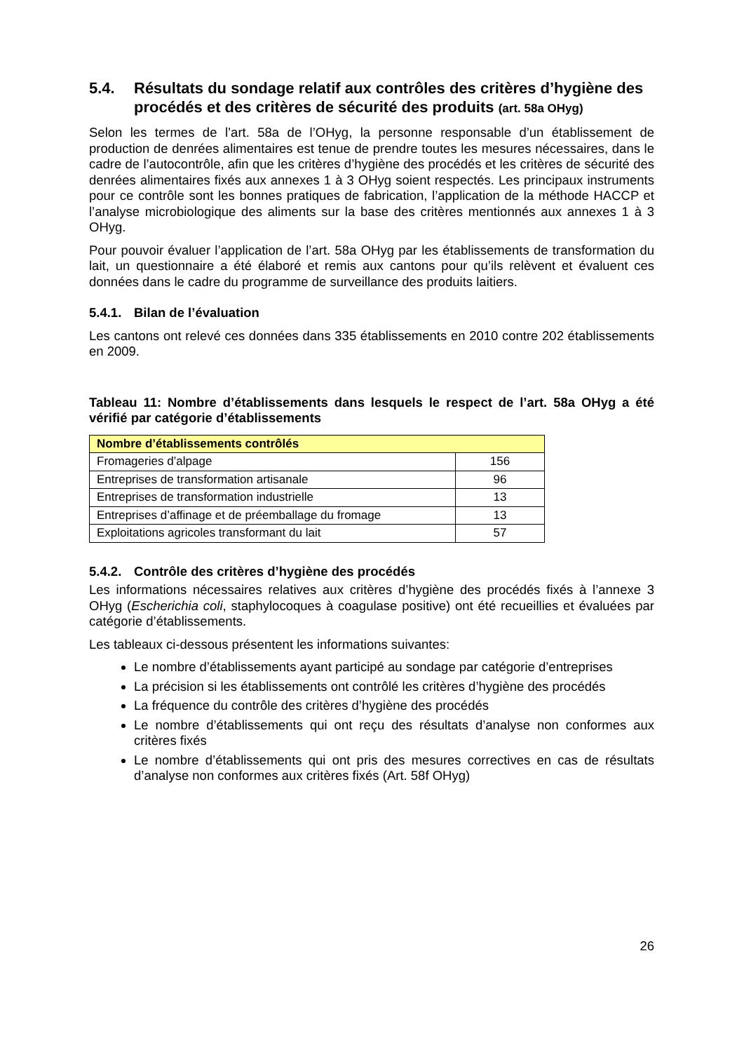5.4. Résultats du sondage relatif aux contrôles des critères d’hygiène des procédés et des critères de sécurité des produits (art. 58a OHyg)
Selon les termes de l’art. 58a de l’OHyg, la personne responsable d’un établissement de production de denrées alimentaires est tenue de prendre toutes les mesures nécessaires, dans le cadre de l’autocontrôle, afin que les critères d’hygiène des procédés et les critères de sécurité des denrées alimentaires fixés aux annexes 1 à 3 OHyg soient respectés. Les principaux instruments pour ce contrôle sont les bonnes pratiques de fabrication, l’application de la méthode HACCP et l’analyse microbiologique des aliments sur la base des critères mentionnés aux annexes 1 à 3 OHyg.
Pour pouvoir évaluer l’application de l’art. 58a OHyg par les établissements de transformation du lait, un questionnaire a été élaboré et remis aux cantons pour qu’ils relèvent et évaluent ces données dans le cadre du programme de surveillance des produits laitiers.
5.4.1. Bilan de l’évaluation
Les cantons ont relevé ces données dans 335 établissements en 2010 contre 202 établissements en 2009.
Tableau 11: Nombre d’établissements dans lesquels le respect de l’art. 58a OHyg a été vérifié par catégorie d’établissements
| Nombre d’établissements contrôlés | |
| --- | --- |
| Fromageries d’alpage | 156 |
| Entreprises de transformation artisanale | 96 |
| Entreprises de transformation industrielle | 13 |
| Entreprises d’affinage et de préemballage du fromage | 13 |
| Exploitations agricoles transformant du lait | 57 |
5.4.2. Contrôle des critères d’hygiène des procédés
Les informations nécessaires relatives aux critères d’hygiène des procédés fixés à l’annexe 3 OHyg (Escherichia coli, staphylocoques à coagulase positive) ont été recueillies et évaluées par catégorie d’établissements.
Les tableaux ci-dessous présentent les informations suivantes:
Le nombre d’établissements ayant participé au sondage par catégorie d’entreprises
La précision si les établissements ont contrôlé les critères d’hygiène des procédés
La fréquence du contrôle des critères d’hygiène des procédés
Le nombre d’établissements qui ont reçu des résultats d’analyse non conformes aux critères fixés
Le nombre d’établissements qui ont pris des mesures correctives en cas de résultats d’analyse non conformes aux critères fixés (Art. 58f OHyg)
26